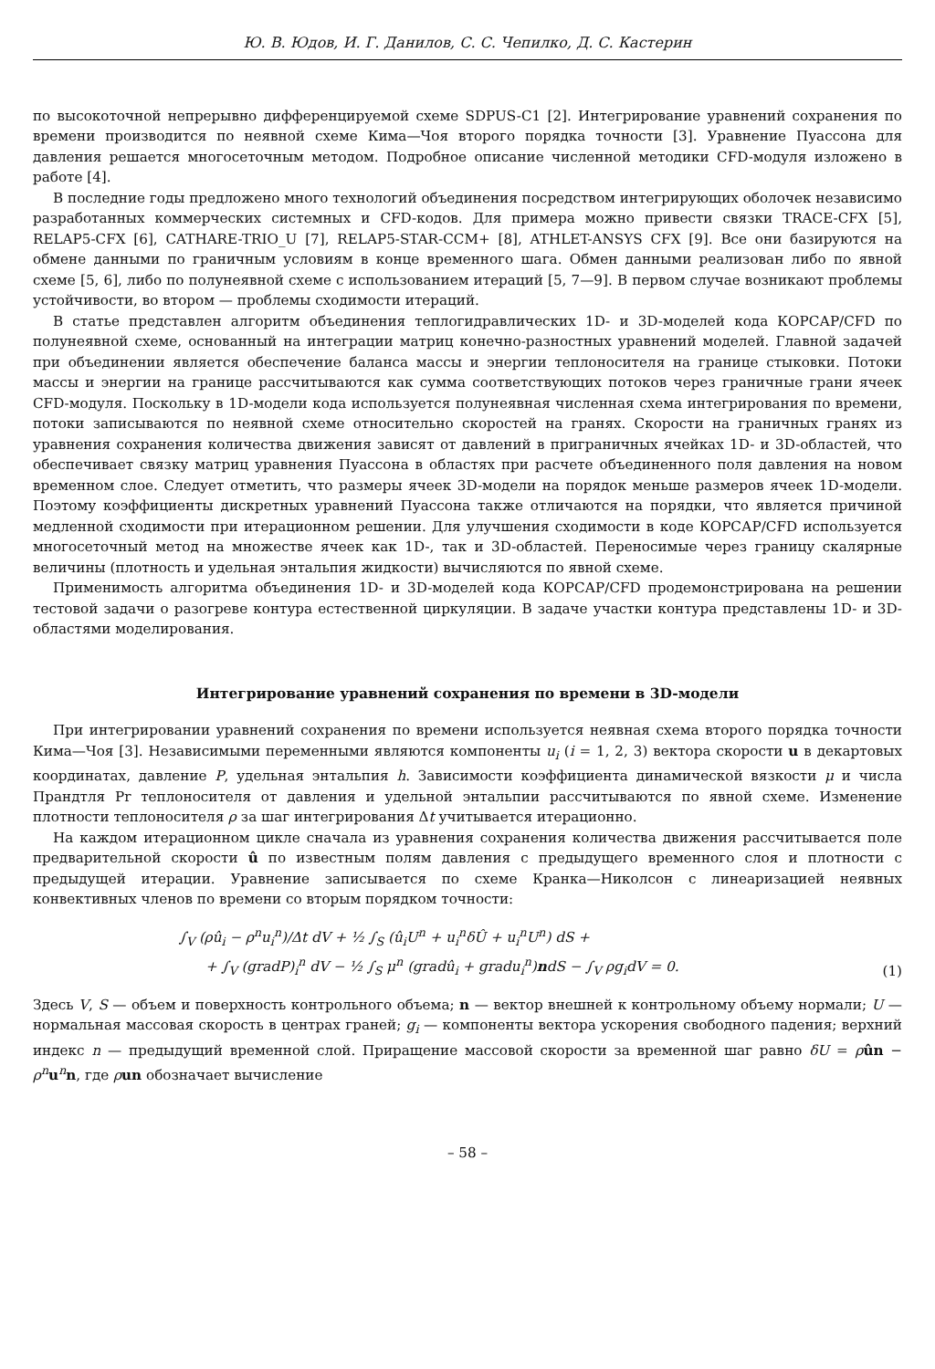Ю. В. Юдов, И. Г. Данилов, С. С. Чепилко, Д. С. Кастерин
по высокоточной непрерывно дифференцируемой схеме SDPUS-C1 [2]. Интегрирование уравнений сохранения по времени производится по неявной схеме Кима—Чоя второго порядка точности [3]. Уравнение Пуассона для давления решается многосеточным методом. Подробное описание численной методики CFD-модуля изложено в работе [4].
В последние годы предложено много технологий объединения посредством интегрирующих оболочек независимо разработанных коммерческих системных и CFD-кодов. Для примера можно привести связки TRACE-CFX [5], RELAP5-CFX [6], CATHARE-TRIO_U [7], RELAP5-STAR-CCM+ [8], ATHLET-ANSYS CFX [9]. Все они базируются на обмене данными по граничным условиям в конце временного шага. Обмен данными реализован либо по явной схеме [5, 6], либо по полунеявной схеме с использованием итераций [5, 7—9]. В первом случае возникают проблемы устойчивости, во втором — проблемы сходимости итераций.
В статье представлен алгоритм объединения теплогидравлических 1D- и 3D-моделей кода КОРСАР/CFD по полунеявной схеме, основанный на интеграции матриц конечно-разностных уравнений моделей. Главной задачей при объединении является обеспечение баланса массы и энергии теплоносителя на границе стыковки. Потоки массы и энергии на границе рассчитываются как сумма соответствующих потоков через граничные грани ячеек CFD-модуля. Поскольку в 1D-модели кода используется полунеявная численная схема интегрирования по времени, потоки записываются по неявной схеме относительно скоростей на гранях. Скорости на граничных гранях из уравнения сохранения количества движения зависят от давлений в приграничных ячейках 1D- и 3D-областей, что обеспечивает связку матриц уравнения Пуассона в областях при расчете объединенного поля давления на новом временном слое. Следует отметить, что размеры ячеек 3D-модели на порядок меньше размеров ячеек 1D-модели. Поэтому коэффициенты дискретных уравнений Пуассона также отличаются на порядки, что является причиной медленной сходимости при итерационном решении. Для улучшения сходимости в коде КОРСАР/CFD используется многосеточный метод на множестве ячеек как 1D-, так и 3D-областей. Переносимые через границу скалярные величины (плотность и удельная энтальпия жидкости) вычисляются по явной схеме.
Применимость алгоритма объединения 1D- и 3D-моделей кода КОРСАР/CFD продемонстрирована на решении тестовой задачи о разогреве контура естественной циркуляции. В задаче участки контура представлены 1D- и 3D-областями моделирования.
Интегрирование уравнений сохранения по времени в 3D-модели
При интегрировании уравнений сохранения по времени используется неявная схема второго порядка точности Кима—Чоя [3]. Независимыми переменными являются компоненты u<sub>i</sub> (i = 1, 2, 3) вектора скорости u в декартовых координатах, давление P, удельная энтальпия h. Зависимости коэффициента динамической вязкости μ и числа Прандтля Pr теплоносителя от давления и удельной энтальпии рассчитываются по явной схеме. Изменение плотности теплоносителя ρ за шаг интегрирования Δt учитывается итерационно.
На каждом итерационном цикле сначала из уравнения сохранения количества движения рассчитывается поле предварительной скорости û по известным полям давления с предыдущего временного слоя и плотности с предыдущей итерации. Уравнение записывается по схеме Кранка—Николсон с линеаризацией неявных конвективных членов по времени со вторым порядком точности:
∫<sub>V</sub> (ρû<sub>i</sub> − ρ<sup>n</sup>u<sub>i</sub><sup>n</sup>)/Δt dV + ½ ∫<sub>S</sub> (û<sub>i</sub>U<sup>n</sup> + u<sub>i</sub><sup>n</sup>δÛ + u<sub>i</sub><sup>n</sup>U<sup>n</sup>) dS +
+ ∫<sub>V</sub> (gradP)<sub>i</sub><sup>n</sup> dV − ½ ∫<sub>S</sub> μ<sup>n</sup> (gradû<sub>i</sub> + gradu<sub>i</sub><sup>n</sup>)ndS − ∫<sub>V</sub> ρg<sub>i</sub>dV = 0.
(1)
Здесь V, S — объем и поверхность контрольного объема; n — вектор внешней к контрольному объему нормали; U — нормальная массовая скорость в центрах граней; g<sub>i</sub> — компоненты вектора ускорения свободного падения; верхний индекс n — предыдущий временной слой. Приращение массовой скорости за временной шаг равно δU = ρûn − ρ<sup>n</sup> u<sup>n</sup>n, где ρun обозначает вычисление
– 58 –